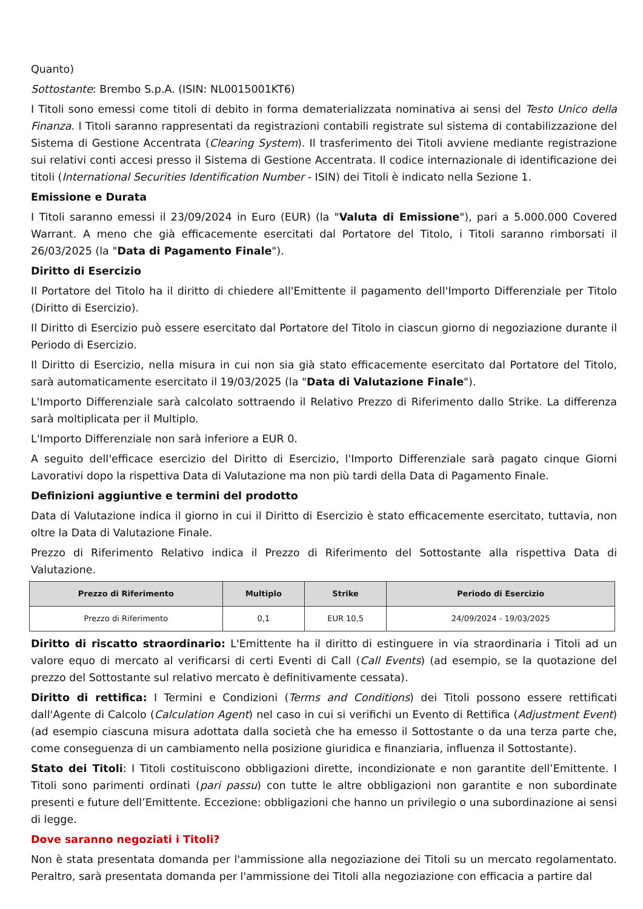Quanto)
Sottostante: Brembo S.p.A. (ISIN: NL0015001KT6)
I Titoli sono emessi come titoli di debito in forma dematerializzata nominativa ai sensi del Testo Unico della Finanza. I Titoli saranno rappresentati da registrazioni contabili registrate sul sistema di contabilizzazione del Sistema di Gestione Accentrata (Clearing System). Il trasferimento dei Titoli avviene mediante registrazione sui relativi conti accesi presso il Sistema di Gestione Accentrata. Il codice internazionale di identificazione dei titoli (International Securities Identification Number - ISIN) dei Titoli è indicato nella Sezione 1.
Emissione e Durata
I Titoli saranno emessi il 23/09/2024 in Euro (EUR) (la "Valuta di Emissione"), pari a 5.000.000 Covered Warrant. A meno che già efficacemente esercitati dal Portatore del Titolo, i Titoli saranno rimborsati il 26/03/2025 (la "Data di Pagamento Finale").
Diritto di Esercizio
Il Portatore del Titolo ha il diritto di chiedere all'Emittente il pagamento dell'Importo Differenziale per Titolo (Diritto di Esercizio).
Il Diritto di Esercizio può essere esercitato dal Portatore del Titolo in ciascun giorno di negoziazione durante il Periodo di Esercizio.
Il Diritto di Esercizio, nella misura in cui non sia già stato efficacemente esercitato dal Portatore del Titolo, sarà automaticamente esercitato il 19/03/2025 (la "Data di Valutazione Finale").
L'Importo Differenziale sarà calcolato sottraendo il Relativo Prezzo di Riferimento dallo Strike. La differenza sarà moltiplicata per il Multiplo.
L'Importo Differenziale non sarà inferiore a EUR 0.
A seguito dell'efficace esercizio del Diritto di Esercizio, l'Importo Differenziale sarà pagato cinque Giorni Lavorativi dopo la rispettiva Data di Valutazione ma non più tardi della Data di Pagamento Finale.
Definizioni aggiuntive e termini del prodotto
Data di Valutazione indica il giorno in cui il Diritto di Esercizio è stato efficacemente esercitato, tuttavia, non oltre la Data di Valutazione Finale.
Prezzo di Riferimento Relativo indica il Prezzo di Riferimento del Sottostante alla rispettiva Data di Valutazione.
| Prezzo di Riferimento | Multiplo | Strike | Periodo di Esercizio |
| --- | --- | --- | --- |
| Prezzo di Riferimento | 0,1 | EUR 10,5 | 24/09/2024 - 19/03/2025 |
Diritto di riscatto straordinario: L'Emittente ha il diritto di estinguere in via straordinaria i Titoli ad un valore equo di mercato al verificarsi di certi Eventi di Call (Call Events) (ad esempio, se la quotazione del prezzo del Sottostante sul relativo mercato è definitivamente cessata).
Diritto di rettifica: I Termini e Condizioni (Terms and Conditions) dei Titoli possono essere rettificati dall'Agente di Calcolo (Calculation Agent) nel caso in cui si verifichi un Evento di Rettifica (Adjustment Event) (ad esempio ciascuna misura adottata dalla società che ha emesso il Sottostante o da una terza parte che, come conseguenza di un cambiamento nella posizione giuridica e finanziaria, influenza il Sottostante).
Stato dei Titoli: I Titoli costituiscono obbligazioni dirette, incondizionate e non garantite dell’Emittente. I Titoli sono parimenti ordinati (pari passu) con tutte le altre obbligazioni non garantite e non subordinate presenti e future dell’Emittente. Eccezione: obbligazioni che hanno un privilegio o una subordinazione ai sensi di legge.
Dove saranno negoziati i Titoli?
Non è stata presentata domanda per l'ammissione alla negoziazione dei Titoli su un mercato regolamentato. Peraltro, sarà presentata domanda per l'ammissione dei Titoli alla negoziazione con efficacia a partire dal